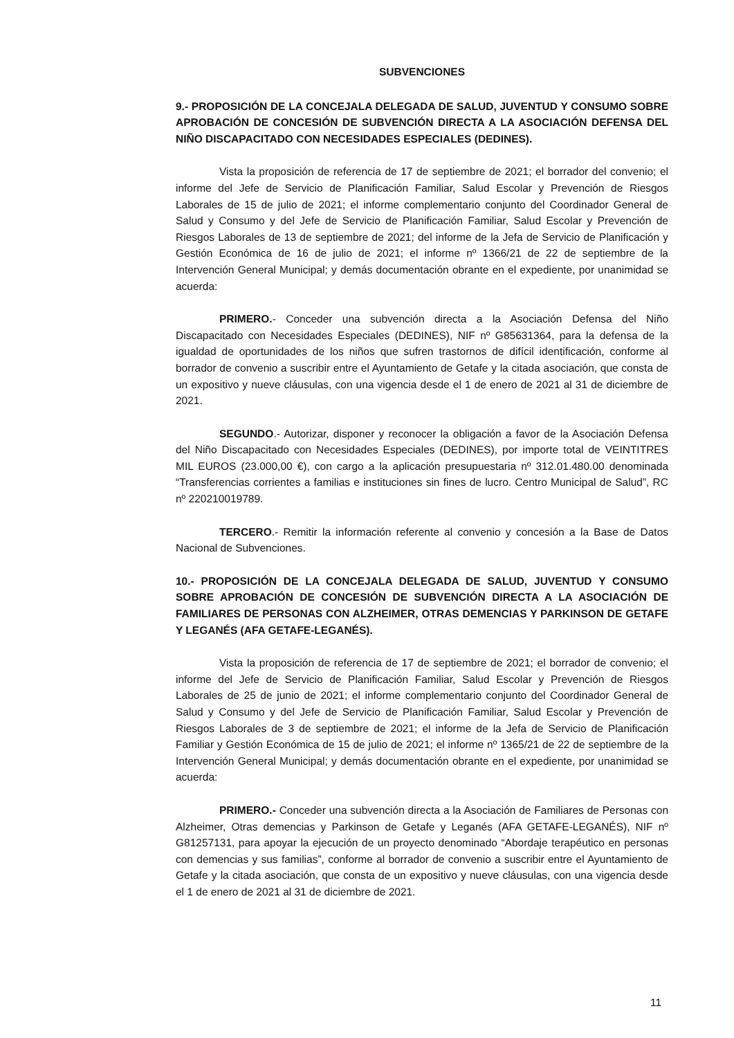SUBVENCIONES
9.- PROPOSICIÓN DE LA CONCEJALA DELEGADA DE SALUD, JUVENTUD Y CONSUMO SOBRE APROBACIÓN DE CONCESIÓN DE SUBVENCIÓN DIRECTA A LA ASOCIACIÓN DEFENSA DEL NIÑO DISCAPACITADO CON NECESIDADES ESPECIALES (DEDINES).
Vista la proposición de referencia de 17 de septiembre de 2021; el borrador del convenio; el informe del Jefe de Servicio de Planificación Familiar, Salud Escolar y Prevención de Riesgos Laborales de 15 de julio de 2021; el informe complementario conjunto del Coordinador General de Salud y Consumo y del Jefe de Servicio de Planificación Familiar, Salud Escolar y Prevención de Riesgos Laborales de 13 de septiembre de 2021; del informe de la Jefa de Servicio de Planificación y Gestión Económica de 16 de julio de 2021; el informe nº 1366/21 de 22 de septiembre de la Intervención General Municipal; y demás documentación obrante en el expediente, por unanimidad se acuerda:
PRIMERO.- Conceder una subvención directa a la Asociación Defensa del Niño Discapacitado con Necesidades Especiales (DEDINES), NIF nº G85631364, para la defensa de la igualdad de oportunidades de los niños que sufren trastornos de difícil identificación, conforme al borrador de convenio a suscribir entre el Ayuntamiento de Getafe y la citada asociación, que consta de un expositivo y nueve cláusulas, con una vigencia desde el 1 de enero de 2021 al 31 de diciembre de 2021.
SEGUNDO.- Autorizar, disponer y reconocer la obligación a favor de la Asociación Defensa del Niño Discapacitado con Necesidades Especiales (DEDINES), por importe total de VEINTITRES MIL EUROS (23.000,00 €), con cargo a la aplicación presupuestaria nº 312.01.480.00 denominada “Transferencias corrientes a familias e instituciones sin fines de lucro. Centro Municipal de Salud”, RC nº 220210019789.
TERCERO.- Remitir la información referente al convenio y concesión a la Base de Datos Nacional de Subvenciones.
10.- PROPOSICIÓN DE LA CONCEJALA DELEGADA DE SALUD, JUVENTUD Y CONSUMO SOBRE APROBACIÓN DE CONCESIÓN DE SUBVENCIÓN DIRECTA A LA ASOCIACIÓN DE FAMILIARES DE PERSONAS CON ALZHEIMER, OTRAS DEMENCIAS Y PARKINSON DE GETAFE Y LEGANÉS (AFA GETAFE-LEGANÉS).
Vista la proposición de referencia de 17 de septiembre de 2021; el borrador de convenio; el informe del Jefe de Servicio de Planificación Familiar, Salud Escolar y Prevención de Riesgos Laborales de 25 de junio de 2021; el informe complementario conjunto del Coordinador General de Salud y Consumo y del Jefe de Servicio de Planificación Familiar, Salud Escolar y Prevención de Riesgos Laborales de 3 de septiembre de 2021; el informe de la Jefa de Servicio de Planificación Familiar y Gestión Económica de 15 de julio de 2021; el informe nº 1365/21 de 22 de septiembre de la Intervención General Municipal; y demás documentación obrante en el expediente, por unanimidad se acuerda:
PRIMERO.- Conceder una subvención directa a la Asociación de Familiares de Personas con Alzheimer, Otras demencias y Parkinson de Getafe y Leganés (AFA GETAFE-LEGANÉS), NIF nº G81257131, para apoyar la ejecución de un proyecto denominado “Abordaje terapéutico en personas con demencias y sus familias”, conforme al borrador de convenio a suscribir entre el Ayuntamiento de Getafe y la citada asociación, que consta de un expositivo y nueve cláusulas, con una vigencia desde el 1 de enero de 2021 al 31 de diciembre de 2021.
11